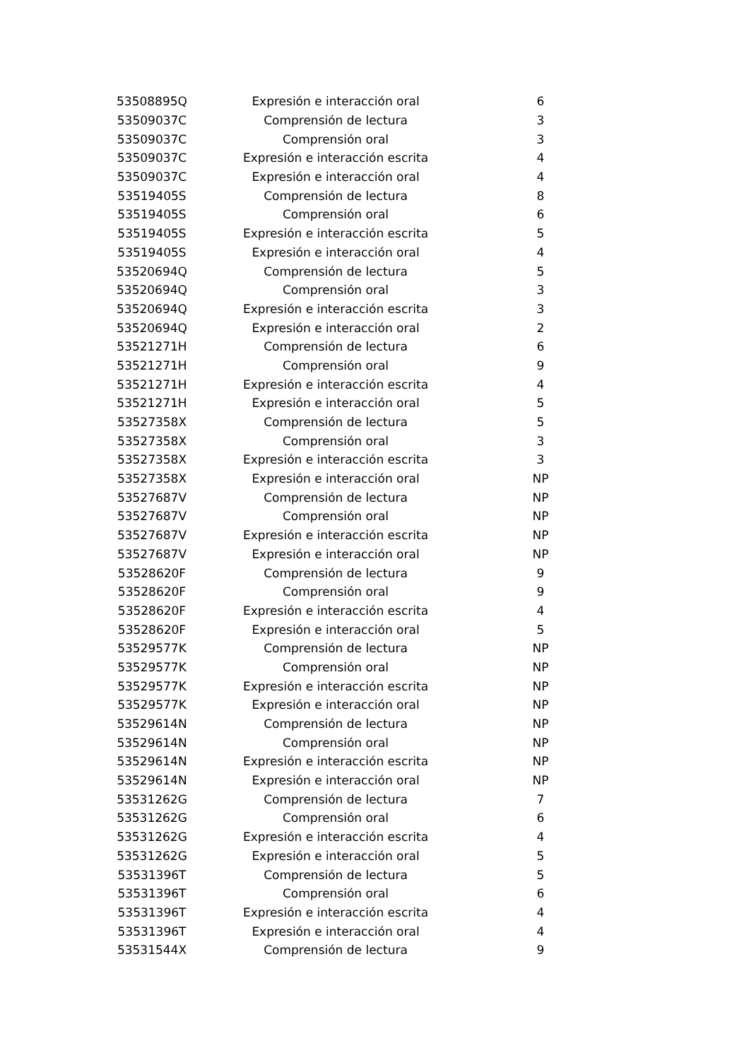| 53508895Q | Expresión e interacción oral | 6 |
| 53509037C | Comprensión de lectura | 3 |
| 53509037C | Comprensión oral | 3 |
| 53509037C | Expresión e interacción escrita | 4 |
| 53509037C | Expresión e interacción oral | 4 |
| 53519405S | Comprensión de lectura | 8 |
| 53519405S | Comprensión oral | 6 |
| 53519405S | Expresión e interacción escrita | 5 |
| 53519405S | Expresión e interacción oral | 4 |
| 53520694Q | Comprensión de lectura | 5 |
| 53520694Q | Comprensión oral | 3 |
| 53520694Q | Expresión e interacción escrita | 3 |
| 53520694Q | Expresión e interacción oral | 2 |
| 53521271H | Comprensión de lectura | 6 |
| 53521271H | Comprensión oral | 9 |
| 53521271H | Expresión e interacción escrita | 4 |
| 53521271H | Expresión e interacción oral | 5 |
| 53527358X | Comprensión de lectura | 5 |
| 53527358X | Comprensión oral | 3 |
| 53527358X | Expresión e interacción escrita | 3 |
| 53527358X | Expresión e interacción oral | NP |
| 53527687V | Comprensión de lectura | NP |
| 53527687V | Comprensión oral | NP |
| 53527687V | Expresión e interacción escrita | NP |
| 53527687V | Expresión e interacción oral | NP |
| 53528620F | Comprensión de lectura | 9 |
| 53528620F | Comprensión oral | 9 |
| 53528620F | Expresión e interacción escrita | 4 |
| 53528620F | Expresión e interacción oral | 5 |
| 53529577K | Comprensión de lectura | NP |
| 53529577K | Comprensión oral | NP |
| 53529577K | Expresión e interacción escrita | NP |
| 53529577K | Expresión e interacción oral | NP |
| 53529614N | Comprensión de lectura | NP |
| 53529614N | Comprensión oral | NP |
| 53529614N | Expresión e interacción escrita | NP |
| 53529614N | Expresión e interacción oral | NP |
| 53531262G | Comprensión de lectura | 7 |
| 53531262G | Comprensión oral | 6 |
| 53531262G | Expresión e interacción escrita | 4 |
| 53531262G | Expresión e interacción oral | 5 |
| 53531396T | Comprensión de lectura | 5 |
| 53531396T | Comprensión oral | 6 |
| 53531396T | Expresión e interacción escrita | 4 |
| 53531396T | Expresión e interacción oral | 4 |
| 53531544X | Comprensión de lectura | 9 |